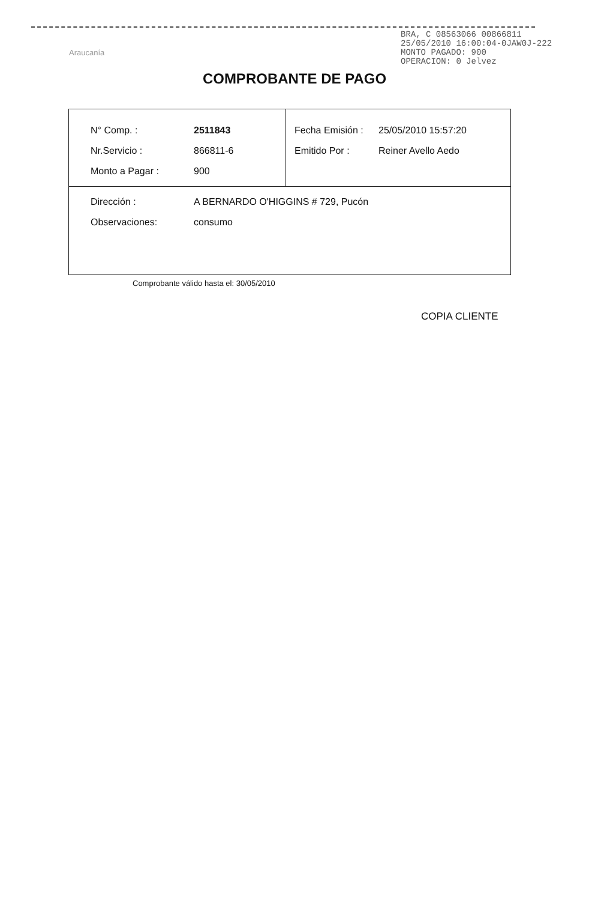BRA, C 08563066 00866811
25/05/2010 16:00:04-0JAW0J-222
MONTO PAGADO: 900
OPERACION: 0 Jelvez
Araucanía
COMPROBANTE DE PAGO
| / N° Comp. : / 2511843 / / Nr.Servicio : / 866811-6 / / Monto a Pagar : / 900 / | / Fecha Emisión : / 25/05/2010 15:57:20 / / Emitido Por : / Reiner Avello Aedo / |
| / Dirección : / A BERNARDO O'HIGGINS # 729, Pucón / / Observaciones: / consumo / | |
Comprobante válido hasta el: 30/05/2010
COPIA CLIENTE